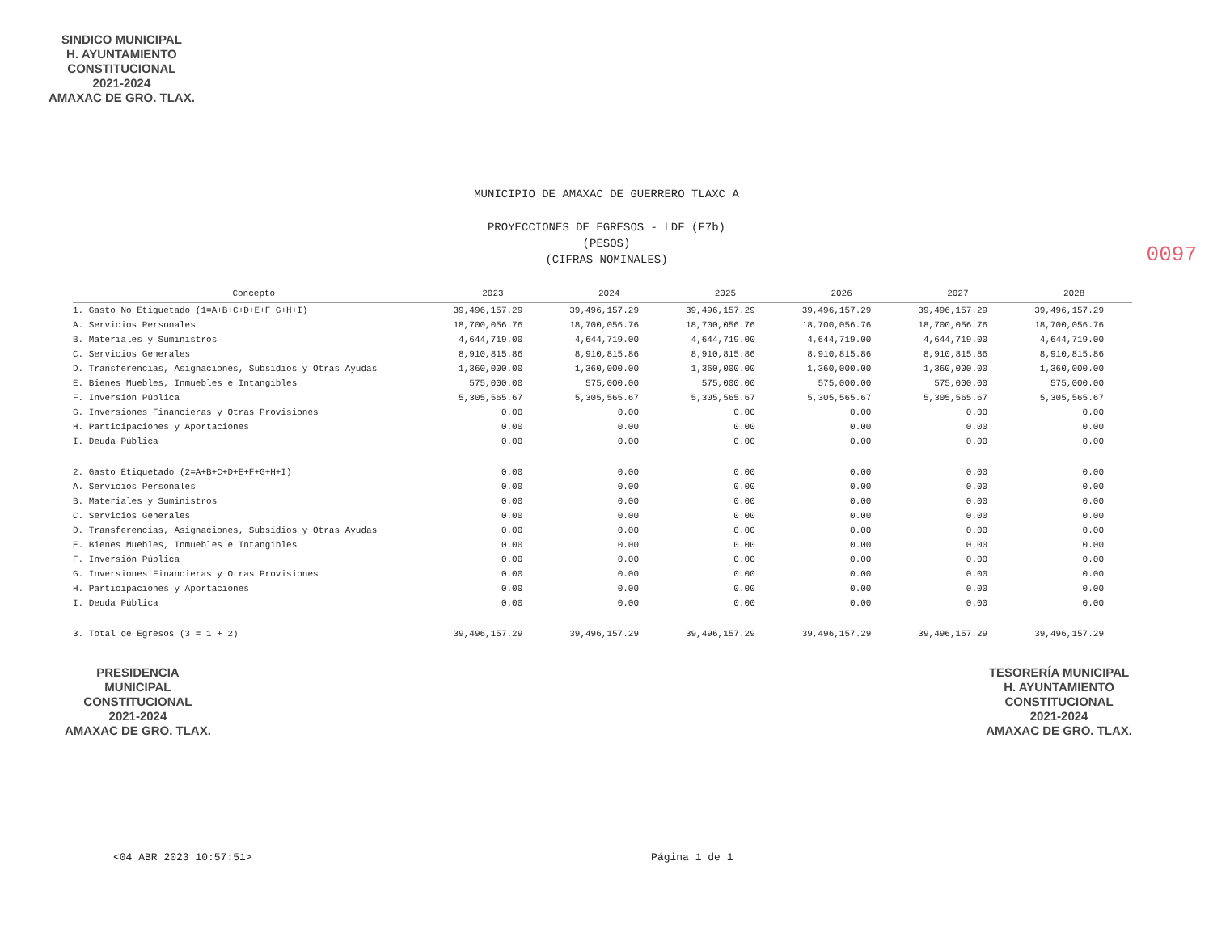SINDICO MUNICIPAL
H. AYUNTAMIENTO
CONSTITUCIONAL
2021-2024
AMAXAC DE GRO. TLAX.
MUNICIPIO DE AMAXAC DE GUERRERO TLAXC A
PROYECCIONES DE EGRESOS - LDF (F7b)
(PESOS)
(CIFRAS NOMINALES)
| Concepto | 2023 | 2024 | 2025 | 2026 | 2027 | 2028 |
| --- | --- | --- | --- | --- | --- | --- |
| 1. Gasto No Etiquetado (1=A+B+C+D+E+F+G+H+I) | 39,496,157.29 | 39,496,157.29 | 39,496,157.29 | 39,496,157.29 | 39,496,157.29 | 39,496,157.29 |
| A. Servicios Personales | 18,700,056.76 | 18,700,056.76 | 18,700,056.76 | 18,700,056.76 | 18,700,056.76 | 18,700,056.76 |
| B. Materiales y Suministros | 4,644,719.00 | 4,644,719.00 | 4,644,719.00 | 4,644,719.00 | 4,644,719.00 | 4,644,719.00 |
| C. Servicios Generales | 8,910,815.86 | 8,910,815.86 | 8,910,815.86 | 8,910,815.86 | 8,910,815.86 | 8,910,815.86 |
| D. Transferencias, Asignaciones, Subsidios y Otras Ayudas | 1,360,000.00 | 1,360,000.00 | 1,360,000.00 | 1,360,000.00 | 1,360,000.00 | 1,360,000.00 |
| E. Bienes Muebles, Inmuebles e Intangibles | 575,000.00 | 575,000.00 | 575,000.00 | 575,000.00 | 575,000.00 | 575,000.00 |
| F. Inversión Pública | 5,305,565.67 | 5,305,565.67 | 5,305,565.67 | 5,305,565.67 | 5,305,565.67 | 5,305,565.67 |
| G. Inversiones Financieras y Otras Provisiones | 0.00 | 0.00 | 0.00 | 0.00 | 0.00 | 0.00 |
| H. Participaciones y Aportaciones | 0.00 | 0.00 | 0.00 | 0.00 | 0.00 | 0.00 |
| I. Deuda Pública | 0.00 | 0.00 | 0.00 | 0.00 | 0.00 | 0.00 |
| 2. Gasto Etiquetado (2=A+B+C+D+E+F+G+H+I) | 0.00 | 0.00 | 0.00 | 0.00 | 0.00 | 0.00 |
| A. Servicios Personales | 0.00 | 0.00 | 0.00 | 0.00 | 0.00 | 0.00 |
| B. Materiales y Suministros | 0.00 | 0.00 | 0.00 | 0.00 | 0.00 | 0.00 |
| C. Servicios Generales | 0.00 | 0.00 | 0.00 | 0.00 | 0.00 | 0.00 |
| D. Transferencias, Asignaciones, Subsidios y Otras Ayudas | 0.00 | 0.00 | 0.00 | 0.00 | 0.00 | 0.00 |
| E. Bienes Muebles, Inmuebles e Intangibles | 0.00 | 0.00 | 0.00 | 0.00 | 0.00 | 0.00 |
| F. Inversión Pública | 0.00 | 0.00 | 0.00 | 0.00 | 0.00 | 0.00 |
| G. Inversiones Financieras y Otras Provisiones | 0.00 | 0.00 | 0.00 | 0.00 | 0.00 | 0.00 |
| H. Participaciones y Aportaciones | 0.00 | 0.00 | 0.00 | 0.00 | 0.00 | 0.00 |
| I. Deuda Pública | 0.00 | 0.00 | 0.00 | 0.00 | 0.00 | 0.00 |
| 3. Total de Egresos (3 = 1 + 2) | 39,496,157.29 | 39,496,157.29 | 39,496,157.29 | 39,496,157.29 | 39,496,157.29 | 39,496,157.29 |
PRESIDENCIA
MUNICIPAL
CONSTITUCIONAL
2021-2024
AMAXAC DE GRO. TLAX.
TESORERÍA MUNICIPAL
H. AYUNTAMIENTO
CONSTITUCIONAL
2021-2024
AMAXAC DE GRO. TLAX.
<04 ABR 2023 10:57:51> Página 1 de 1
0097